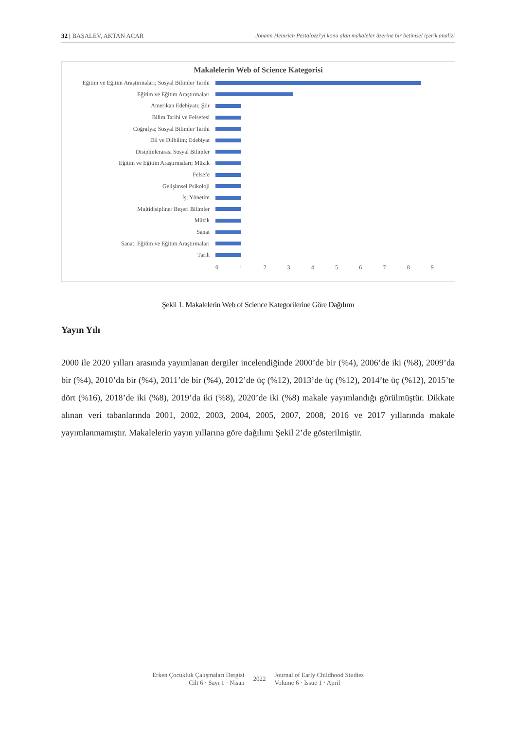32 | BAŞALEV, AKTAN ACAR Johann Heinrich Pestalozzi'yi konu alan makaleler üzerine bir betimsel içerik analizi
Makalelerin Web of Science Kategorisi
Eğitim ve Eğitim Araştırmaları; Sosyal Bilimler Tarihi
Eğitim ve Eğitim Araştırmaları
Amerikan Edebiyatı; Şiir
Bilim Tarihi ve Felsefesi
Coğrafya; Sosyal Bilimler Tarihi
Dil ve Dilbilim; Edebiyat
Disiplinlerarası Sosyal Bilimler
Eğitim ve Eğitim Araştırmaları; Müzik
Felsefe
Gelişimsel Psikoloji
İş; Yönetim
Multidisipliner Beşeri Bilimler
Müzik
Sanat
Sanat; Eğitim ve Eğitim Araştırmaları
Tarih
0 1 2 3 4 5 6 7 8 9
Şekil 1. Makalelerin Web of Science Kategorilerine Göre Dağılımı
Yayın Yılı
2000 ile 2020 yılları arasında yayımlanan dergiler incelendiğinde 2000’de bir (%4), 2006’de iki (%8), 2009’da bir (%4), 2010’da bir (%4), 2011’de bir (%4), 2012’de üç (%12), 2013’de üç (%12), 2014’te üç (%12), 2015’te dört (%16), 2018’de iki (%8), 2019’da iki (%8), 2020’de iki (%8) makale yayımlandığı görülmüştür. Dikkate alınan veri tabanlarında 2001, 2002, 2003, 2004, 2005, 2007, 2008, 2016 ve 2017 yıllarında makale yayımlanmamıştır. Makalelerin yayın yıllarına göre dağılımı Şekil 2’de gösterilmiştir.
Erken Çocukluk Çalışmaları Dergisi
Cilt 6 · Sayı 1 · Nisan
2022
Journal of Early Childhood Studies
Volume 6 · Issue 1 · April